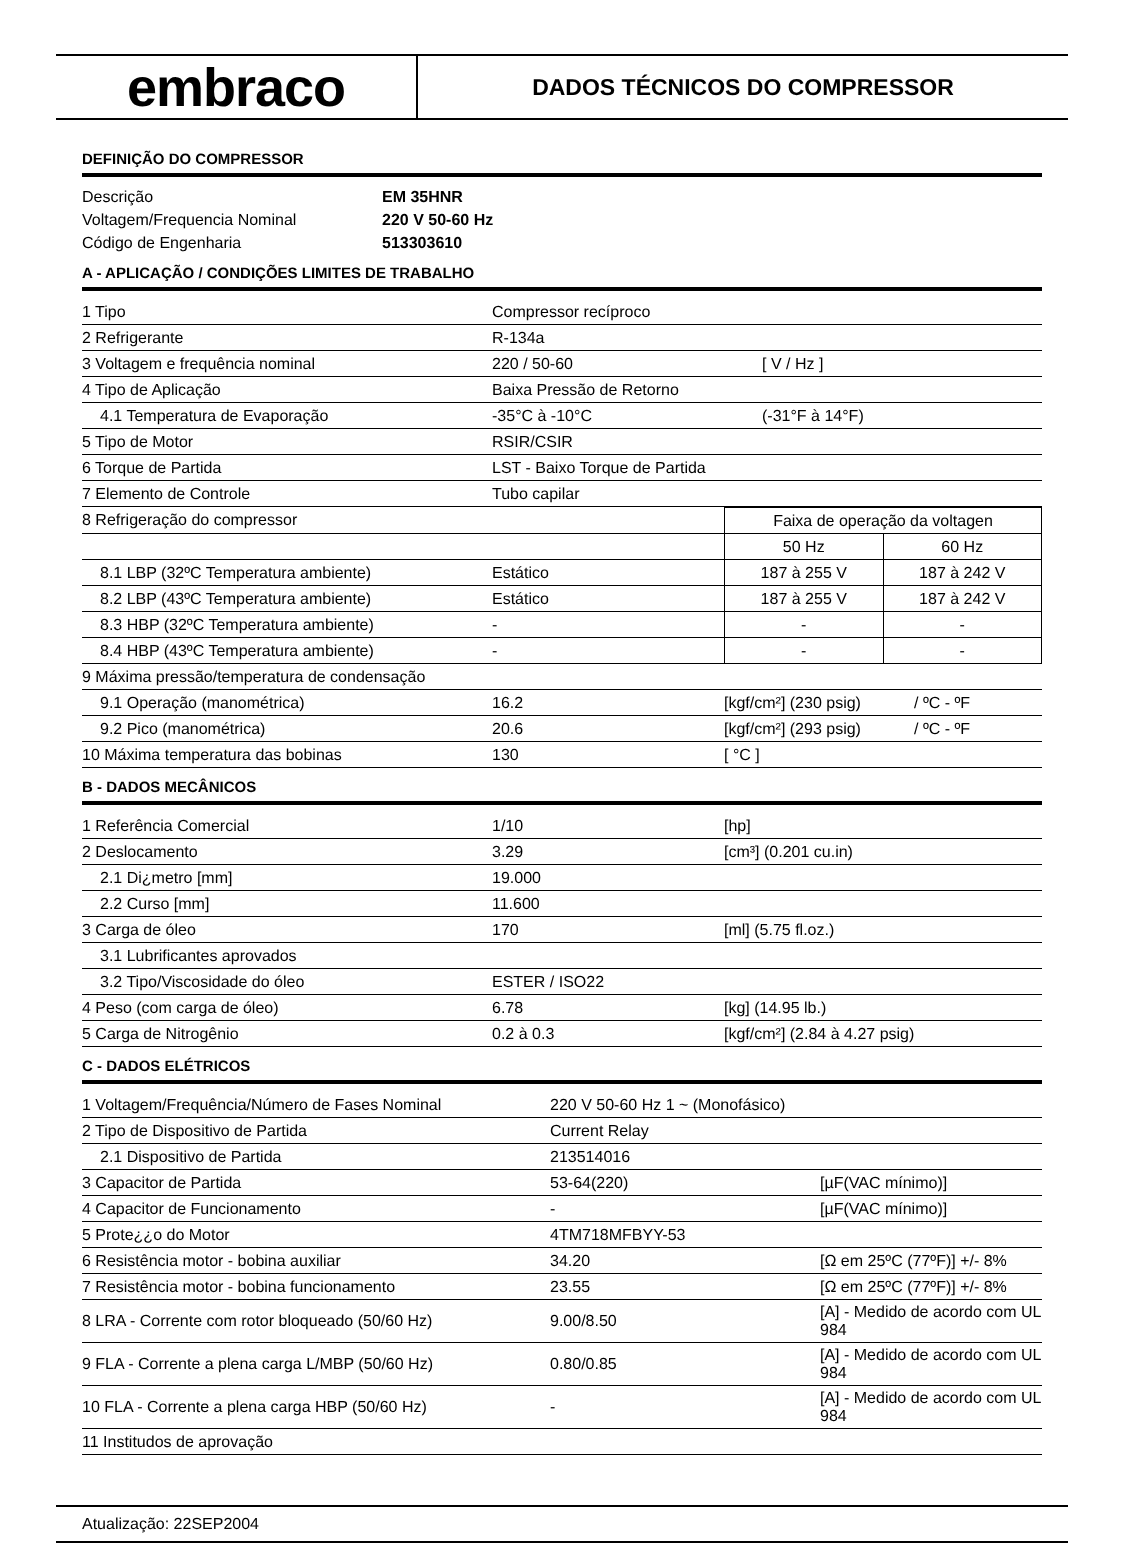embraco
DADOS TÉCNICOS DO COMPRESSOR
DEFINIÇÃO DO COMPRESSOR
| Descrição | EM 35HNR |
| Voltagem/Frequencia Nominal | 220 V 50-60 Hz |
| Código de Engenharia | 513303610 |
A - APLICAÇÃO / CONDIÇÕES LIMITES DE TRABALHO
| 1 Tipo | Compressor recíproco | |
| 2 Refrigerante | R-134a | |
| 3 Voltagem e frequência nominal | 220 / 50-60 | [ V / Hz ] |
| 4 Tipo de Aplicação | Baixa Pressão de Retorno | |
| 4.1 Temperatura de Evaporação | -35°C à -10°C | (-31°F à 14°F) |
| 5 Tipo de Motor | RSIR/CSIR | |
| 6 Torque de Partida | LST - Baixo Torque de Partida | |
| 7 Elemento de Controle | Tubo capilar | |
| 8 Refrigeração do compressor | | Faixa de operação da voltagen | |
| | | 50 Hz | 60 Hz |
| 8.1 LBP (32ºC Temperatura ambiente) | Estático | 187 à 255 V | 187 à 242 V |
| 8.2 LBP (43ºC Temperatura ambiente) | Estático | 187 à 255 V | 187 à 242 V |
| 8.3 HBP (32ºC Temperatura ambiente) | - | - | - |
| 8.4 HBP (43ºC Temperatura ambiente) | - | - | - |
| 9 Máxima pressão/temperatura de condensação | | | |
| 9.1 Operação (manométrica) | 16.2 | [kgf/cm²] (230 psig) | / ºC - ºF |
| 9.2 Pico (manométrica) | 20.6 | [kgf/cm²] (293 psig) | / ºC - ºF |
| 10 Máxima temperatura das bobinas | 130 | [ °C ] | |
B - DADOS MECÂNICOS
| 1 Referência Comercial | 1/10 | [hp] |
| 2 Deslocamento | 3.29 | [cm³] (0.201 cu.in) |
| 2.1 Di¿metro [mm] | 19.000 | |
| 2.2 Curso [mm] | 11.600 | |
| 3 Carga de óleo | 170 | [ml] (5.75 fl.oz.) |
| 3.1 Lubrificantes aprovados | | |
| 3.2 Tipo/Viscosidade do óleo | ESTER / ISO22 | |
| 4 Peso (com carga de óleo) | 6.78 | [kg] (14.95 lb.) |
| 5 Carga de Nitrogênio | 0.2 à 0.3 | [kgf/cm²] (2.84 à 4.27 psig) |
C - DADOS ELÉTRICOS
| 1 Voltagem/Frequência/Número de Fases Nominal | 220 V 50-60 Hz 1 ~ (Monofásico) | |
| 2 Tipo de Dispositivo de Partida | Current Relay | |
| 2.1 Dispositivo de Partida | 213514016 | |
| 3 Capacitor de Partida | 53-64(220) | [µF(VAC mínimo)] |
| 4 Capacitor de Funcionamento | - | [µF(VAC mínimo)] |
| 5 Prote¿¿o do Motor | 4TM718MFBYY-53 | |
| 6 Resistência motor - bobina auxiliar | 34.20 | [Ω em 25ºC (77ºF)] +/- 8% |
| 7 Resistência motor - bobina funcionamento | 23.55 | [Ω em 25ºC (77ºF)] +/- 8% |
| 8 LRA - Corrente com rotor bloqueado (50/60 Hz) | 9.00/8.50 | [A] - Medido de acordo com UL 984 |
| 9 FLA - Corrente a plena carga L/MBP (50/60 Hz) | 0.80/0.85 | [A] - Medido de acordo com UL 984 |
| 10 FLA - Corrente a plena carga HBP (50/60 Hz) | - | [A] - Medido de acordo com UL 984 |
| 11 Institudos de aprovação | | |
Atualização: 22SEP2004